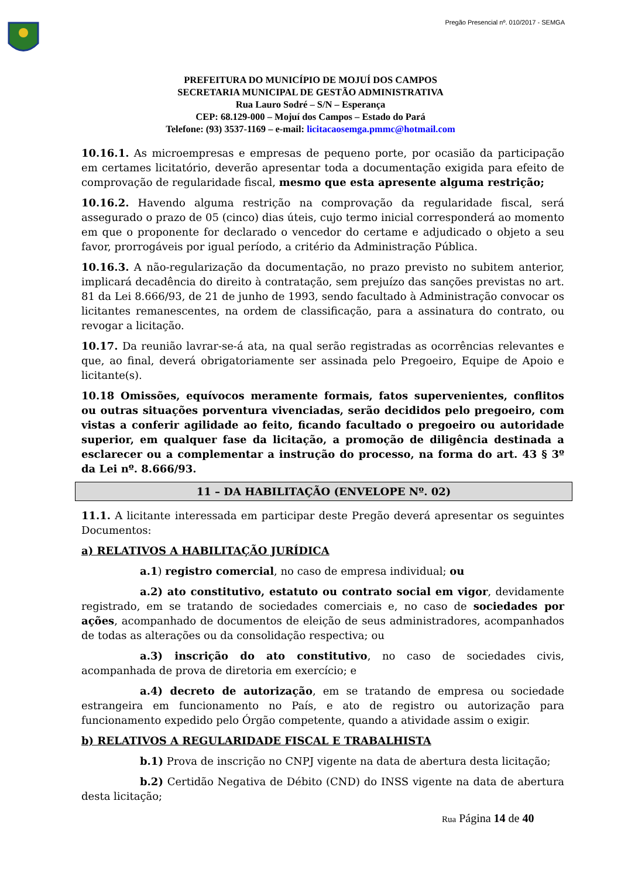Pregão Presencial nº. 010/2017 - SEMGA
PREFEITURA DO MUNICÍPIO DE MOJUÍ DOS CAMPOS
SECRETARIA MUNICIPAL DE GESTÃO ADMINISTRATIVA
Rua Lauro Sodré – S/N – Esperança
CEP: 68.129-000 – Mojuí dos Campos – Estado do Pará
Telefone: (93) 3537-1169 – e-mail: licitacaosemga.pmmc@hotmail.com
10.16.1. As microempresas e empresas de pequeno porte, por ocasião da participação em certames licitatório, deverão apresentar toda a documentação exigida para efeito de comprovação de regularidade fiscal, mesmo que esta apresente alguma restrição;
10.16.2. Havendo alguma restrição na comprovação da regularidade fiscal, será assegurado o prazo de 05 (cinco) dias úteis, cujo termo inicial corresponderá ao momento em que o proponente for declarado o vencedor do certame e adjudicado o objeto a seu favor, prorrogáveis por igual período, a critério da Administração Pública.
10.16.3. A não-regularização da documentação, no prazo previsto no subitem anterior, implicará decadência do direito à contratação, sem prejuízo das sanções previstas no art. 81 da Lei 8.666/93, de 21 de junho de 1993, sendo facultado à Administração convocar os licitantes remanescentes, na ordem de classificação, para a assinatura do contrato, ou revogar a licitação.
10.17. Da reunião lavrar-se-á ata, na qual serão registradas as ocorrências relevantes e que, ao final, deverá obrigatoriamente ser assinada pelo Pregoeiro, Equipe de Apoio e licitante(s).
10.18 Omissões, equívocos meramente formais, fatos supervenientes, conflitos ou outras situações porventura vivenciadas, serão decididos pelo pregoeiro, com vistas a conferir agilidade ao feito, ficando facultado o pregoeiro ou autoridade superior, em qualquer fase da licitação, a promoção de diligência destinada a esclarecer ou a complementar a instrução do processo, na forma do art. 43 § 3º da Lei nº. 8.666/93.
11 – DA HABILITAÇÃO (ENVELOPE Nº. 02)
11.1. A licitante interessada em participar deste Pregão deverá apresentar os seguintes Documentos:
a) RELATIVOS A HABILITAÇÃO JURÍDICA
a.1) registro comercial, no caso de empresa individual; ou
a.2) ato constitutivo, estatuto ou contrato social em vigor, devidamente registrado, em se tratando de sociedades comerciais e, no caso de sociedades por ações, acompanhado de documentos de eleição de seus administradores, acompanhados de todas as alterações ou da consolidação respectiva; ou
a.3) inscrição do ato constitutivo, no caso de sociedades civis, acompanhada de prova de diretoria em exercício; e
a.4) decreto de autorização, em se tratando de empresa ou sociedade estrangeira em funcionamento no País, e ato de registro ou autorização para funcionamento expedido pelo Órgão competente, quando a atividade assim o exigir.
b) RELATIVOS A REGULARIDADE FISCAL E TRABALHISTA
b.1) Prova de inscrição no CNPJ vigente na data de abertura desta licitação;
b.2) Certidão Negativa de Débito (CND) do INSS vigente na data de abertura desta licitação;
Rua Página 14 de 40